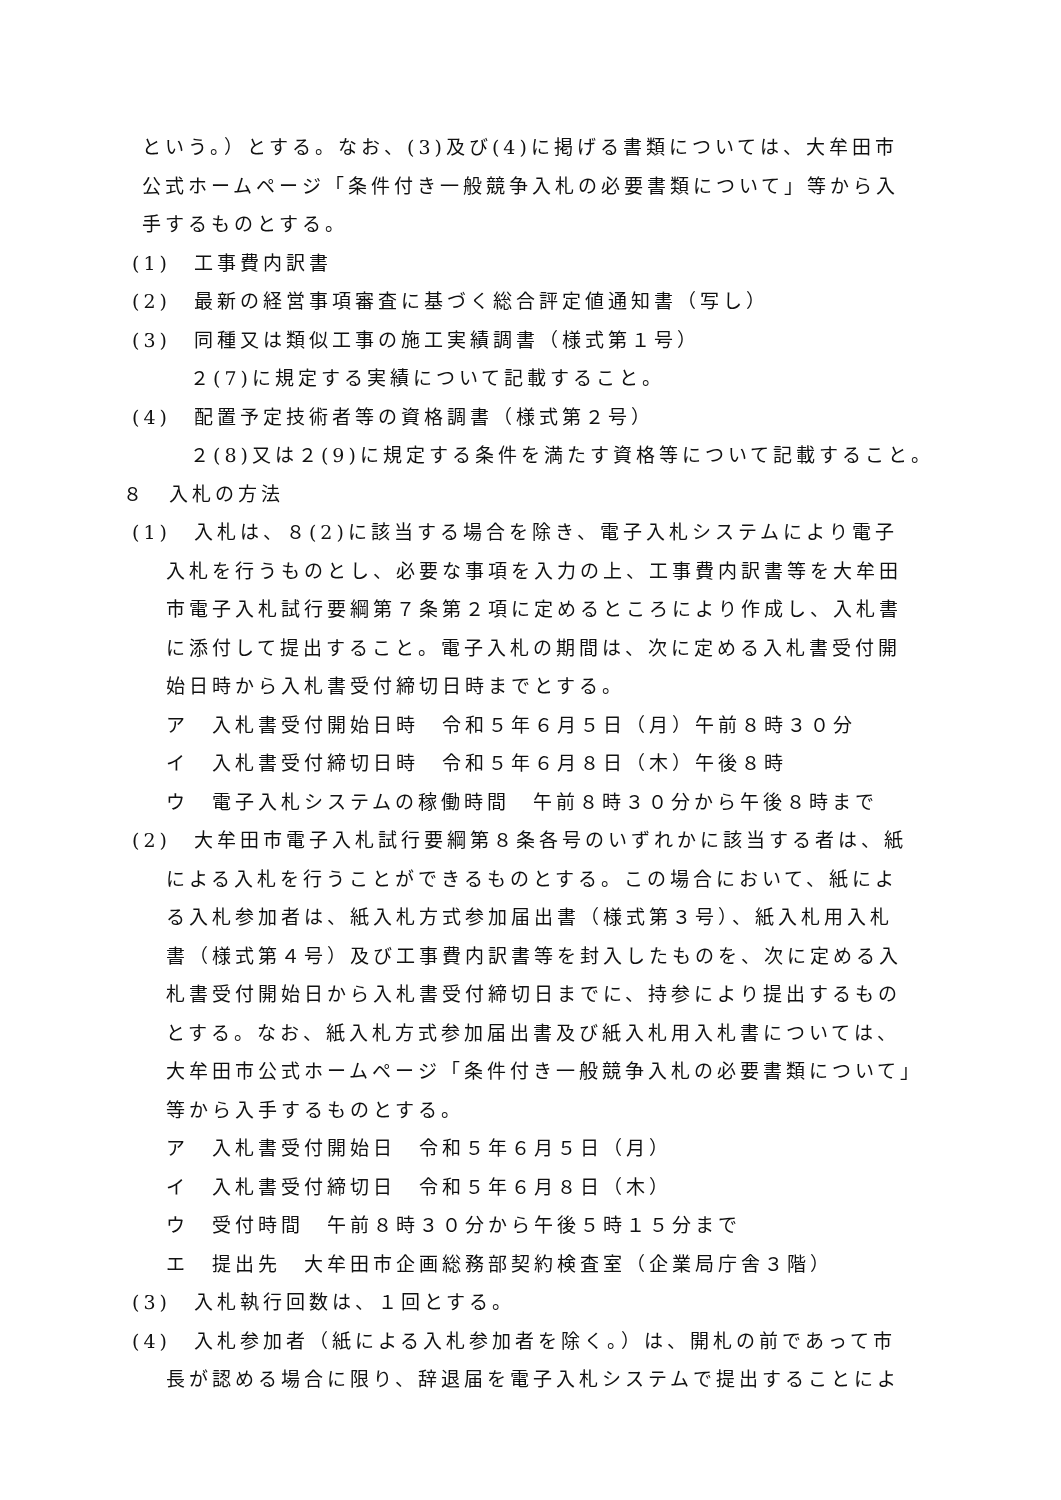という。）とする。なお、(3)及び(4)に掲げる書類については、大牟田市
公式ホームページ「条件付き一般競争入札の必要書類について」等から入
手するものとする。
(1)　工事費内訳書
(2)　最新の経営事項審査に基づく総合評定値通知書（写し）
(3)　同種又は類似工事の施工実績調書（様式第１号）
２(7)に規定する実績について記載すること。
(4)　配置予定技術者等の資格調書（様式第２号）
２(8)又は２(9)に規定する条件を満たす資格等について記載すること。
８　入札の方法
(1)　入札は、８(2)に該当する場合を除き、電子入札システムにより電子
入札を行うものとし、必要な事項を入力の上、工事費内訳書等を大牟田
市電子入札試行要綱第７条第２項に定めるところにより作成し、入札書
に添付して提出すること。電子入札の期間は、次に定める入札書受付開
始日時から入札書受付締切日時までとする。
ア　入札書受付開始日時　令和５年６月５日（月）午前８時３０分
イ　入札書受付締切日時　令和５年６月８日（木）午後８時
ウ　電子入札システムの稼働時間　午前８時３０分から午後８時まで
(2)　大牟田市電子入札試行要綱第８条各号のいずれかに該当する者は、紙
による入札を行うことができるものとする。この場合において、紙によ
る入札参加者は、紙入札方式参加届出書（様式第３号）、紙入札用入札
書（様式第４号）及び工事費内訳書等を封入したものを、次に定める入
札書受付開始日から入札書受付締切日までに、持参により提出するもの
とする。なお、紙入札方式参加届出書及び紙入札用入札書については、
大牟田市公式ホームページ「条件付き一般競争入札の必要書類について」
等から入手するものとする。
ア　入札書受付開始日　令和５年６月５日（月）
イ　入札書受付締切日　令和５年６月８日（木）
ウ　受付時間　午前８時３０分から午後５時１５分まで
エ　提出先　大牟田市企画総務部契約検査室（企業局庁舎３階）
(3)　入札執行回数は、１回とする。
(4)　入札参加者（紙による入札参加者を除く。）は、開札の前であって市
長が認める場合に限り、辞退届を電子入札システムで提出することによ